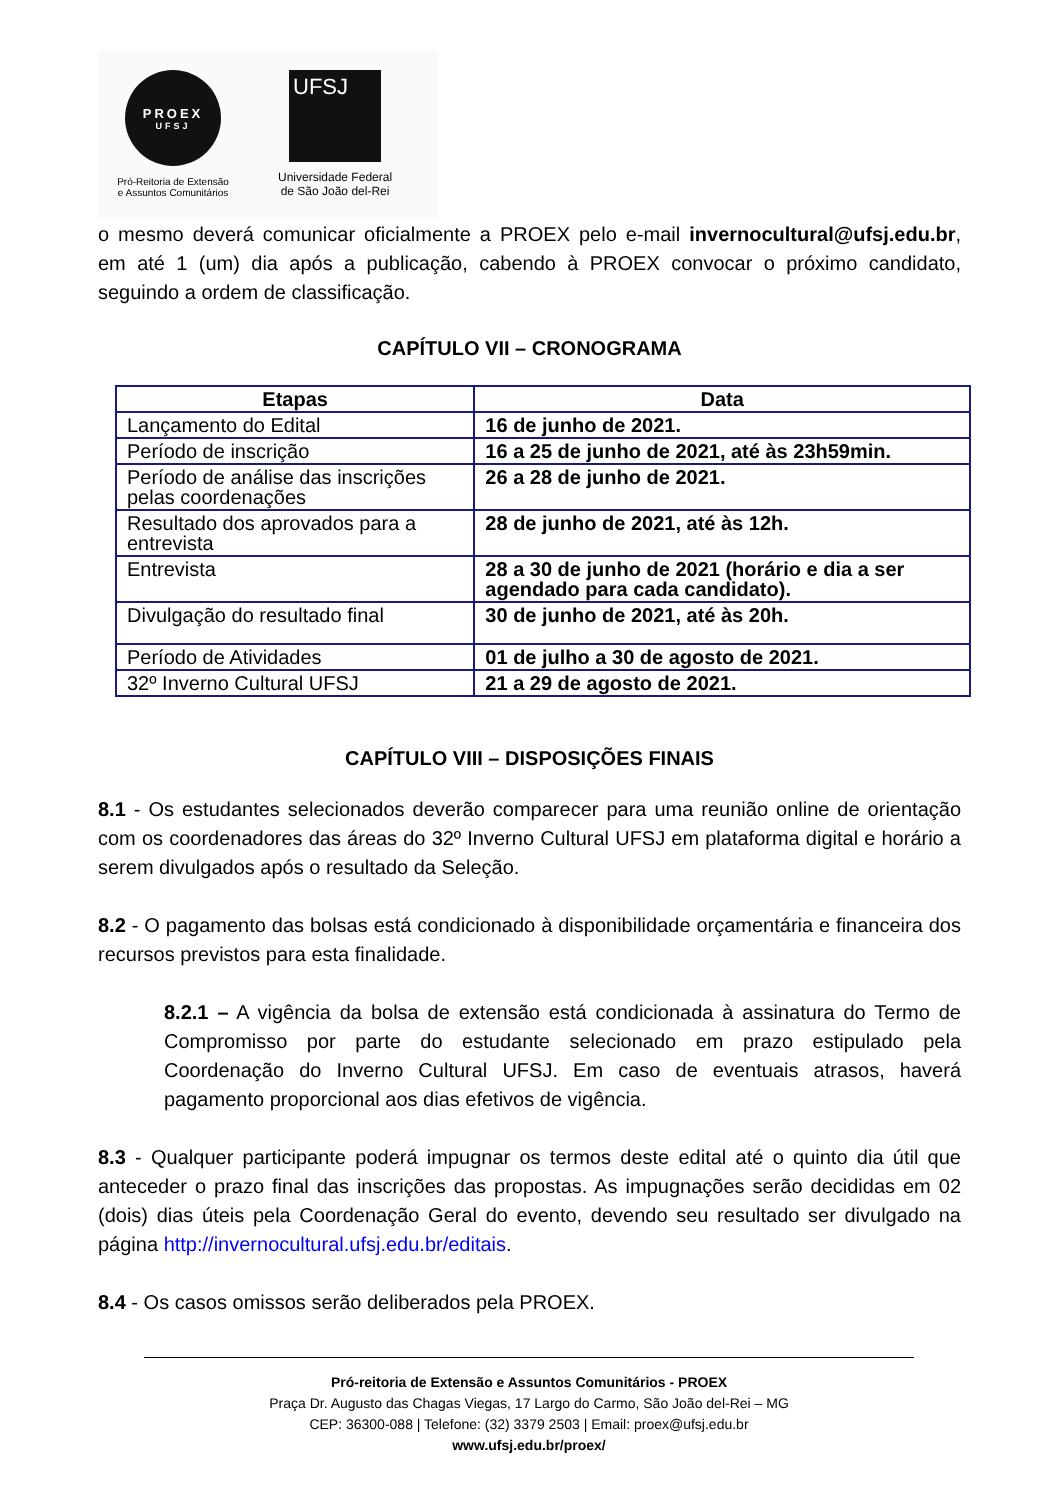PROEX
UFSJ
Pró-Reitoria de Extensão
e Assuntos Comunitários
UFSJ
Universidade Federal
de São João del-Rei
o mesmo deverá comunicar oficialmente a PROEX pelo e-mail invernocultural@ufsj.edu.br, em até 1 (um) dia após a publicação, cabendo à PROEX convocar o próximo candidato, seguindo a ordem de classificação.
CAPÍTULO VII – CRONOGRAMA
| Etapas | Data |
| --- | --- |
| Lançamento do Edital | 16 de junho de 2021. |
| Período de inscrição | 16 a 25 de junho de 2021, até às 23h59min. |
| Período de análise das inscrições pelas coordenações | 26 a 28 de junho de 2021. |
| Resultado dos aprovados para a entrevista | 28 de junho de 2021, até às 12h. |
| Entrevista | 28 a 30 de junho de 2021 (horário e dia a ser agendado para cada candidato). |
| Divulgação do resultado final | 30 de junho de 2021, até às 20h. |
| Período de Atividades | 01 de julho a 30 de agosto de 2021. |
| 32º Inverno Cultural UFSJ | 21 a 29 de agosto de 2021. |
CAPÍTULO VIII – DISPOSIÇÕES FINAIS
8.1 - Os estudantes selecionados deverão comparecer para uma reunião online de orientação com os coordenadores das áreas do 32º Inverno Cultural UFSJ em plataforma digital e horário a serem divulgados após o resultado da Seleção.
8.2 - O pagamento das bolsas está condicionado à disponibilidade orçamentária e financeira dos recursos previstos para esta finalidade.
8.2.1 – A vigência da bolsa de extensão está condicionada à assinatura do Termo de Compromisso por parte do estudante selecionado em prazo estipulado pela Coordenação do Inverno Cultural UFSJ. Em caso de eventuais atrasos, haverá pagamento proporcional aos dias efetivos de vigência.
8.3 - Qualquer participante poderá impugnar os termos deste edital até o quinto dia útil que anteceder o prazo final das inscrições das propostas. As impugnações serão decididas em 02 (dois) dias úteis pela Coordenação Geral do evento, devendo seu resultado ser divulgado na página http://invernocultural.ufsj.edu.br/editais.
8.4 - Os casos omissos serão deliberados pela PROEX.
Pró-reitoria de Extensão e Assuntos Comunitários - PROEX
Praça Dr. Augusto das Chagas Viegas, 17 Largo do Carmo, São João del-Rei – MG
CEP: 36300-088 | Telefone: (32) 3379 2503 | Email: proex@ufsj.edu.br
www.ufsj.edu.br/proex/